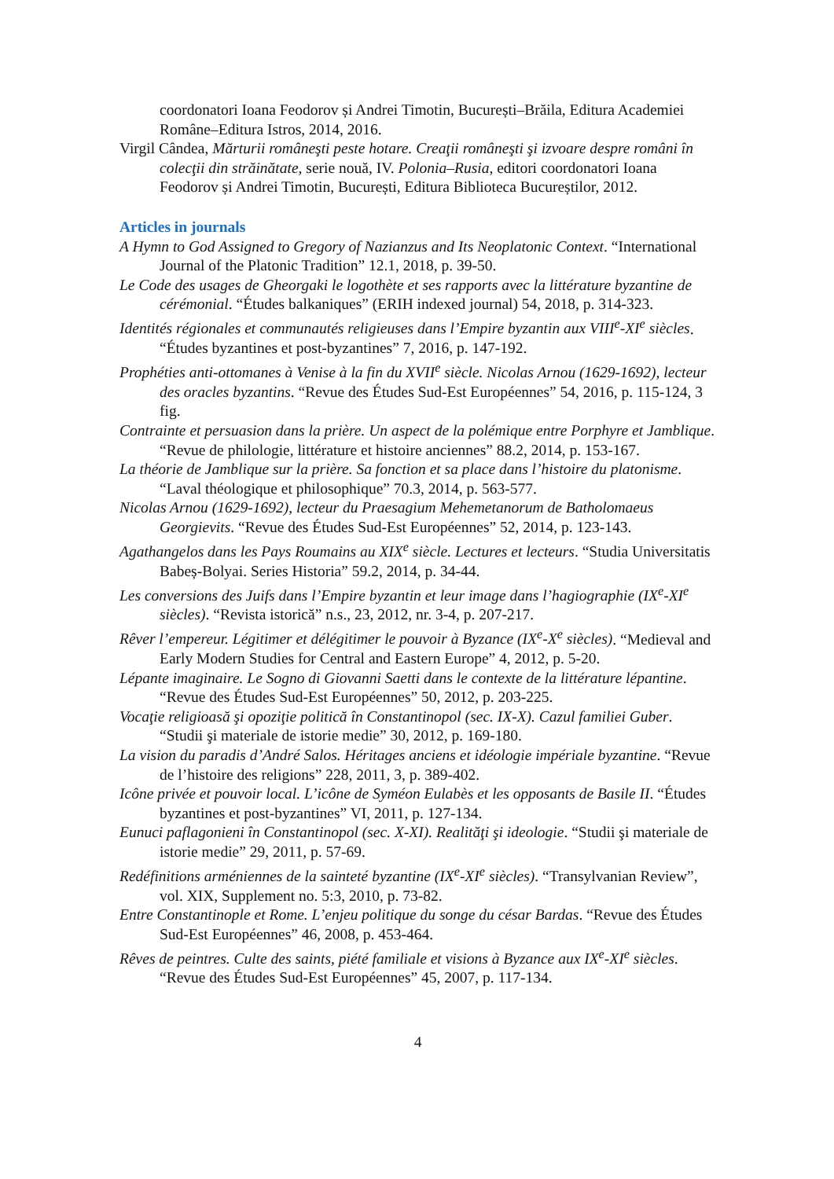coordonatori Ioana Feodorov și Andrei Timotin, București–Brăila, Editura Academiei Române–Editura Istros, 2014, 2016.
Virgil Cândea, Mărturii româneşti peste hotare. Creaţii româneşti şi izvoare despre români în colecţii din străinătate, serie nouă, IV. Polonia–Rusia, editori coordonatori Ioana Feodorov și Andrei Timotin, București, Editura Biblioteca Bucureștilor, 2012.
Articles in journals
A Hymn to God Assigned to Gregory of Nazianzus and Its Neoplatonic Context. “International Journal of the Platonic Tradition” 12.1, 2018, p. 39-50.
Le Code des usages de Gheorgaki le logothète et ses rapports avec la littérature byzantine de cérémonial. “Études balkaniques” (ERIH indexed journal) 54, 2018, p. 314-323.
Identités régionales et communautés religieuses dans l’Empire byzantin aux VIII<sup>e</sup>-XI<sup>e</sup> siècles. “Études byzantines et post-byzantines” 7, 2016, p. 147-192.
Prophéties anti-ottomanes à Venise à la fin du XVII<sup>e</sup> siècle. Nicolas Arnou (1629-1692), lecteur des oracles byzantins. “Revue des Études Sud-Est Européennes” 54, 2016, p. 115-124, 3 fig.
Contrainte et persuasion dans la prière. Un aspect de la polémique entre Porphyre et Jamblique. “Revue de philologie, littérature et histoire anciennes” 88.2, 2014, p. 153-167.
La théorie de Jamblique sur la prière. Sa fonction et sa place dans l’histoire du platonisme. “Laval théologique et philosophique” 70.3, 2014, p. 563-577.
Nicolas Arnou (1629-1692), lecteur du Praesagium Mehemetanorum de Batholomaeus Georgievits. “Revue des Études Sud-Est Européennes” 52, 2014, p. 123-143.
Agathangelos dans les Pays Roumains au XIX<sup>e</sup> siècle. Lectures et lecteurs. “Studia Universitatis Babeș-Bolyai. Series Historia” 59.2, 2014, p. 34-44.
Les conversions des Juifs dans l’Empire byzantin et leur image dans l’hagiographie (IX<sup>e</sup>-XI<sup>e</sup> siècles). “Revista istorică” n.s., 23, 2012, nr. 3-4, p. 207-217.
Rêver l’empereur. Légitimer et délégitimer le pouvoir à Byzance (IX<sup>e</sup>-X<sup>e</sup> siècles). “Medieval and Early Modern Studies for Central and Eastern Europe” 4, 2012, p. 5-20.
Lépante imaginaire. Le Sogno di Giovanni Saetti dans le contexte de la littérature lépantine. “Revue des Études Sud-Est Européennes” 50, 2012, p. 203-225.
Vocaţie religioasă şi opoziţie politică în Constantinopol (sec. IX-X). Cazul familiei Guber. “Studii şi materiale de istorie medie” 30, 2012, p. 169-180.
La vision du paradis d’André Salos. Héritages anciens et idéologie impériale byzantine. “Revue de l’histoire des religions” 228, 2011, 3, p. 389-402.
Icône privée et pouvoir local. L’icône de Syméon Eulabès et les opposants de Basile II. “Études byzantines et post-byzantines” VI, 2011, p. 127-134.
Eunuci paflagonieni în Constantinopol (sec. X-XI). Realităţi şi ideologie. “Studii şi materiale de istorie medie” 29, 2011, p. 57-69.
Redéfinitions arméniennes de la sainteté byzantine (IX<sup>e</sup>-XI<sup>e</sup> siècles). “Transylvanian Review”, vol. XIX, Supplement no. 5:3, 2010, p. 73-82.
Entre Constantinople et Rome. L’enjeu politique du songe du césar Bardas. “Revue des Études Sud-Est Européennes” 46, 2008, p. 453-464.
Rêves de peintres. Culte des saints, piété familiale et visions à Byzance aux IX<sup>e</sup>-XI<sup>e</sup> siècles. “Revue des Études Sud-Est Européennes” 45, 2007, p. 117-134.
4